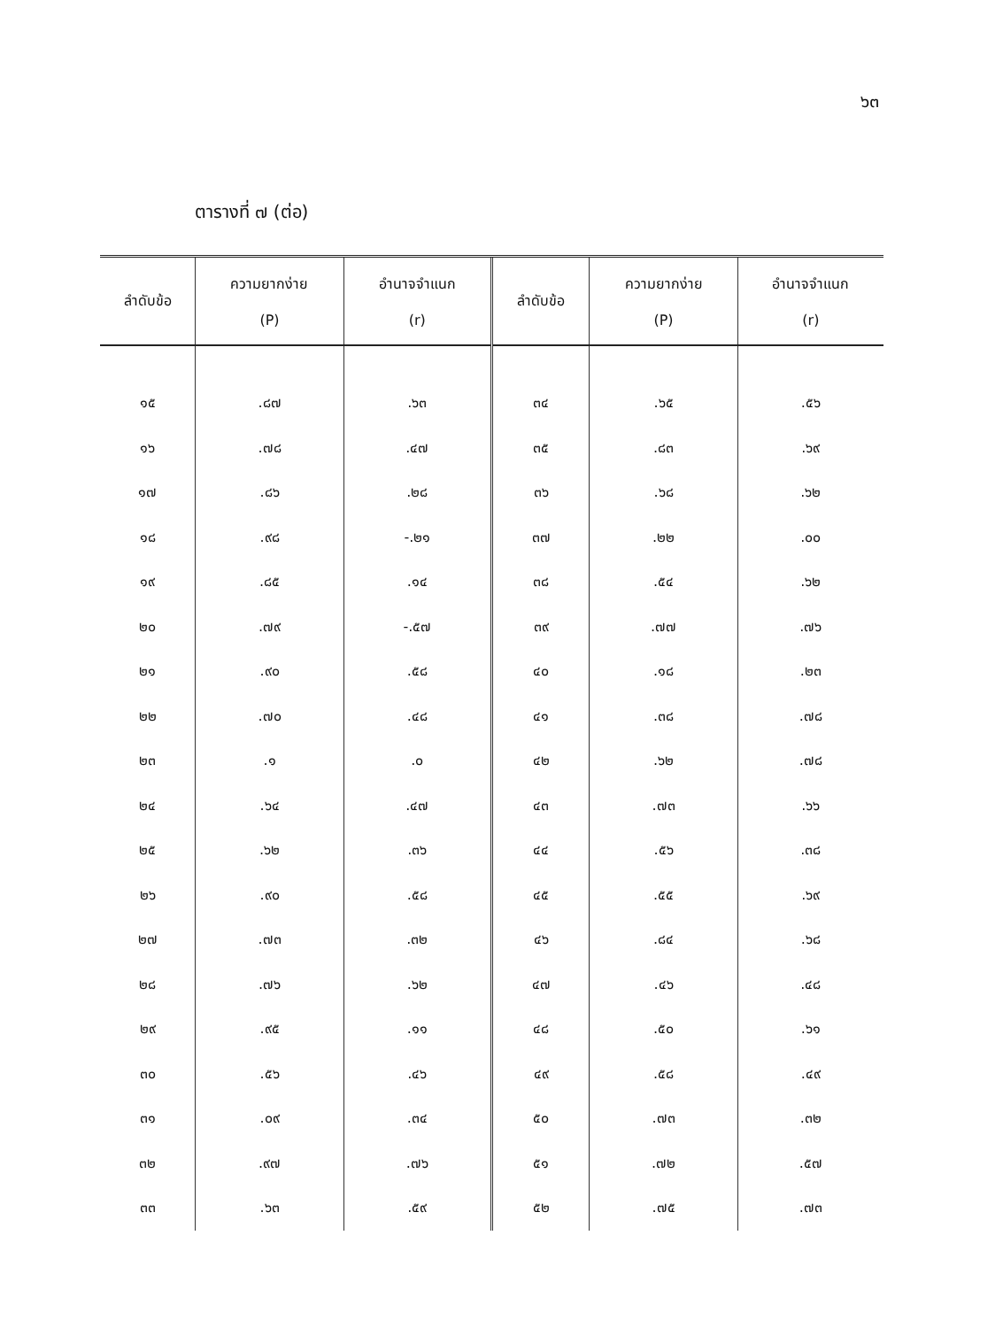๖๓
ตารางที่ ๗ (ต่อ)
| ลำดับข้อ | ความยากง่าย (P) | อำนาจจำแนก (r) | ลำดับข้อ | ความยากง่าย (P) | อำนาจจำแนก (r) |
| --- | --- | --- | --- | --- | --- |
| ๑๕ | .๘๗ | .๖๓ | ๓๔ | .๖๕ | .๕๖ |
| ๑๖ | .๗๘ | .๔๗ | ๓๕ | .๘๓ | .๖๙ |
| ๑๗ | .๘๖ | .๒๘ | ๓๖ | .๖๘ | .๖๒ |
| ๑๘ | .๙๘ | -.๒๑ | ๓๗ | .๒๒ | .๐๐ |
| ๑๙ | .๘๕ | .๑๔ | ๓๘ | .๕๔ | .๖๒ |
| ๒๐ | .๗๙ | -.๕๗ | ๓๙ | .๗๗ | .๗๖ |
| ๒๑ | .๙๐ | .๕๘ | ๔๐ | .๑๘ | .๒๓ |
| ๒๒ | .๗๐ | .๔๘ | ๔๑ | .๓๘ | .๗๘ |
| ๒๓ | .๑ | .๐ | ๔๒ | .๖๒ | .๗๘ |
| ๒๔ | .๖๔ | .๔๗ | ๔๓ | .๗๓ | .๖๖ |
| ๒๕ | .๖๒ | .๓๖ | ๔๔ | .๕๖ | .๓๘ |
| ๒๖ | .๙๐ | .๕๘ | ๔๕ | .๕๕ | .๖๙ |
| ๒๗ | .๗๓ | .๓๒ | ๔๖ | .๘๔ | .๖๘ |
| ๒๘ | .๗๖ | .๖๒ | ๔๗ | .๔๖ | .๔๘ |
| ๒๙ | .๙๕ | .๑๑ | ๔๘ | .๕๐ | .๖๑ |
| ๓๐ | .๕๖ | .๔๖ | ๔๙ | .๕๘ | .๔๙ |
| ๓๑ | .๐๙ | .๓๔ | ๕๐ | .๗๓ | .๓๒ |
| ๓๒ | .๙๗ | .๗๖ | ๕๑ | .๗๒ | .๕๗ |
| ๓๓ | .๖๓ | .๕๙ | ๕๒ | .๗๕ | .๗๓ |